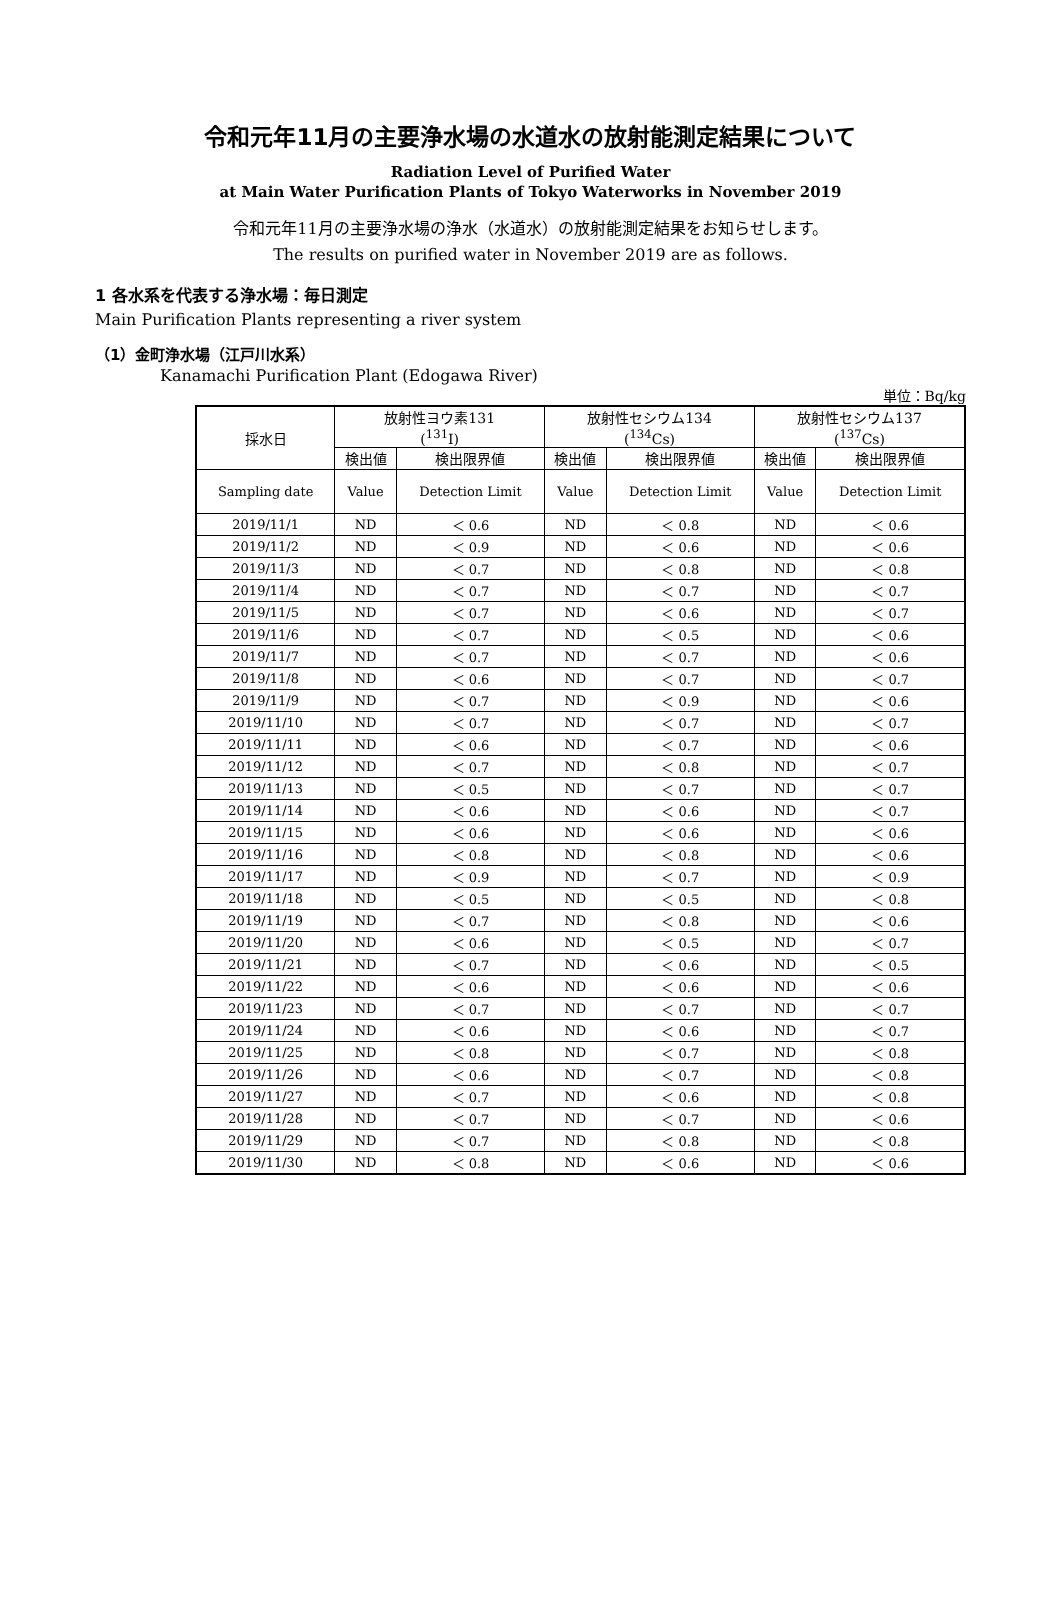令和元年11月の主要浄水場の水道水の放射能測定結果について
Radiation Level of Purified Water
at Main Water Purification Plants of Tokyo Waterworks in November 2019
令和元年11月の主要浄水場の浄水（水道水）の放射能測定結果をお知らせします。
The results on purified water in November 2019 are as follows.
1 各水系を代表する浄水場：毎日測定
Main Purification Plants representing a river system
（1）金町浄水場（江戸川水系）
Kanamachi Purification Plant (Edogawa River)
単位：Bq/kg
| 採水日 | 放射性ヨウ素131 (<sup>131</sup>I) | | 放射性セシウム134 (<sup>134</sup>Cs) | | 放射性セシウム137 (<sup>137</sup>Cs) | |
| --- | --- | --- | --- | --- | --- | --- |
| | 検出値 | 検出限界値 | 検出値 | 検出限界値 | 検出値 | 検出限界値 |
| Sampling date | Value | Detection Limit | Value | Detection Limit | Value | Detection Limit |
| 2019/11/1 | ND | ＜ 0.6 | ND | ＜ 0.8 | ND | ＜ 0.6 |
| 2019/11/2 | ND | ＜ 0.9 | ND | ＜ 0.6 | ND | ＜ 0.6 |
| 2019/11/3 | ND | ＜ 0.7 | ND | ＜ 0.8 | ND | ＜ 0.8 |
| 2019/11/4 | ND | ＜ 0.7 | ND | ＜ 0.7 | ND | ＜ 0.7 |
| 2019/11/5 | ND | ＜ 0.7 | ND | ＜ 0.6 | ND | ＜ 0.7 |
| 2019/11/6 | ND | ＜ 0.7 | ND | ＜ 0.5 | ND | ＜ 0.6 |
| 2019/11/7 | ND | ＜ 0.7 | ND | ＜ 0.7 | ND | ＜ 0.6 |
| 2019/11/8 | ND | ＜ 0.6 | ND | ＜ 0.7 | ND | ＜ 0.7 |
| 2019/11/9 | ND | ＜ 0.7 | ND | ＜ 0.9 | ND | ＜ 0.6 |
| 2019/11/10 | ND | ＜ 0.7 | ND | ＜ 0.7 | ND | ＜ 0.7 |
| 2019/11/11 | ND | ＜ 0.6 | ND | ＜ 0.7 | ND | ＜ 0.6 |
| 2019/11/12 | ND | ＜ 0.7 | ND | ＜ 0.8 | ND | ＜ 0.7 |
| 2019/11/13 | ND | ＜ 0.5 | ND | ＜ 0.7 | ND | ＜ 0.7 |
| 2019/11/14 | ND | ＜ 0.6 | ND | ＜ 0.6 | ND | ＜ 0.7 |
| 2019/11/15 | ND | ＜ 0.6 | ND | ＜ 0.6 | ND | ＜ 0.6 |
| 2019/11/16 | ND | ＜ 0.8 | ND | ＜ 0.8 | ND | ＜ 0.6 |
| 2019/11/17 | ND | ＜ 0.9 | ND | ＜ 0.7 | ND | ＜ 0.9 |
| 2019/11/18 | ND | ＜ 0.5 | ND | ＜ 0.5 | ND | ＜ 0.8 |
| 2019/11/19 | ND | ＜ 0.7 | ND | ＜ 0.8 | ND | ＜ 0.6 |
| 2019/11/20 | ND | ＜ 0.6 | ND | ＜ 0.5 | ND | ＜ 0.7 |
| 2019/11/21 | ND | ＜ 0.7 | ND | ＜ 0.6 | ND | ＜ 0.5 |
| 2019/11/22 | ND | ＜ 0.6 | ND | ＜ 0.6 | ND | ＜ 0.6 |
| 2019/11/23 | ND | ＜ 0.7 | ND | ＜ 0.7 | ND | ＜ 0.7 |
| 2019/11/24 | ND | ＜ 0.6 | ND | ＜ 0.6 | ND | ＜ 0.7 |
| 2019/11/25 | ND | ＜ 0.8 | ND | ＜ 0.7 | ND | ＜ 0.8 |
| 2019/11/26 | ND | ＜ 0.6 | ND | ＜ 0.7 | ND | ＜ 0.8 |
| 2019/11/27 | ND | ＜ 0.7 | ND | ＜ 0.6 | ND | ＜ 0.8 |
| 2019/11/28 | ND | ＜ 0.7 | ND | ＜ 0.7 | ND | ＜ 0.6 |
| 2019/11/29 | ND | ＜ 0.7 | ND | ＜ 0.8 | ND | ＜ 0.8 |
| 2019/11/30 | ND | ＜ 0.8 | ND | ＜ 0.6 | ND | ＜ 0.6 |